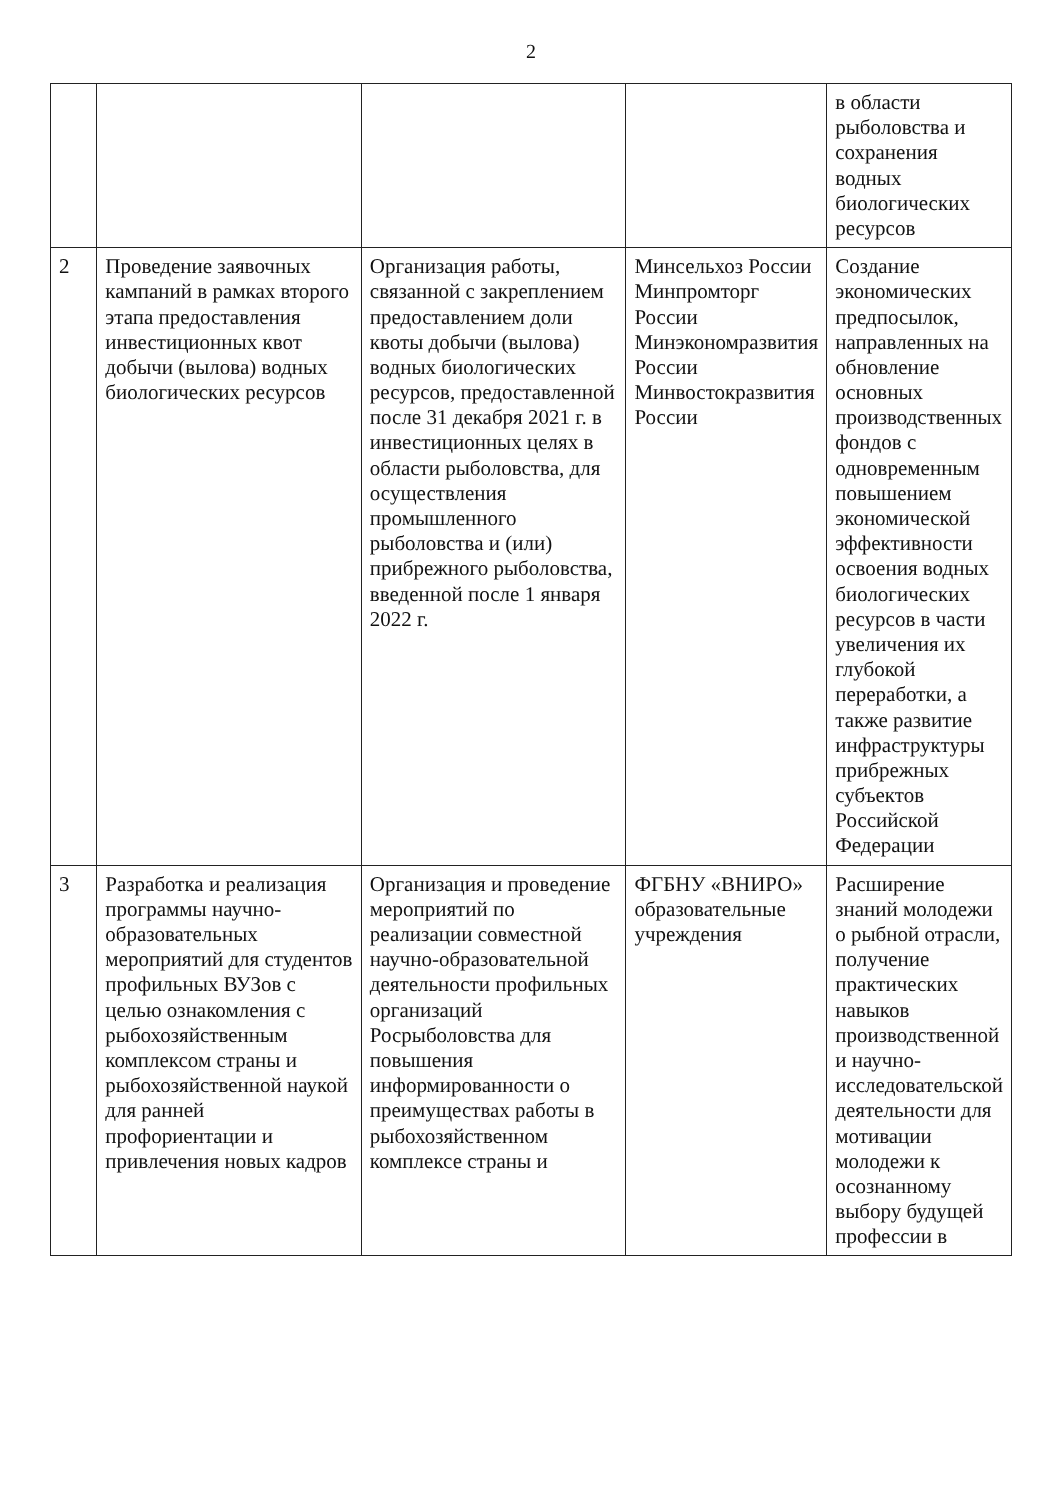2
| | | | | в области рыболовства и сохранения водных биологических ресурсов |
| 2 | Проведение заявочных кампаний в рамках второго этапа предоставления инвестиционных квот добычи (вылова) водных биологических ресурсов | Организация работы, связанной с закреплением предоставлением доли квоты добычи (вылова) водных биологических ресурсов, предоставленной после 31 декабря 2021 г. в инвестиционных целях в области рыболовства, для осуществления промышленного рыболовства и (или) прибрежного рыболовства, введенной после 1 января 2022 г. | Минсельхоз России Минпромторг России Минэкономразвития России Минвостокразвития России | Создание экономических предпосылок, направленных на обновление основных производственных фондов с одновременным повышением экономической эффективности освоения водных биологических ресурсов в части увеличения их глубокой переработки, а также развитие инфраструктуры прибрежных субъектов Российской Федерации |
| 3 | Разработка и реализация программы научно-образовательных мероприятий для студентов профильных ВУЗов с целью ознакомления с рыбохозяйственным комплексом страны и рыбохозяйственной наукой для ранней профориентации и привлечения новых кадров | Организация и проведение мероприятий по реализации совместной научно-образовательной деятельности профильных организаций Росрыболовства для повышения информированности о преимуществах работы в рыбохозяйственном комплексе страны и | ФГБНУ «ВНИРО» образовательные учреждения | Расширение знаний молодежи о рыбной отрасли, получение практических навыков производственной и научно-исследовательской деятельности для мотивации молодежи к осознанному выбору будущей профессии в |